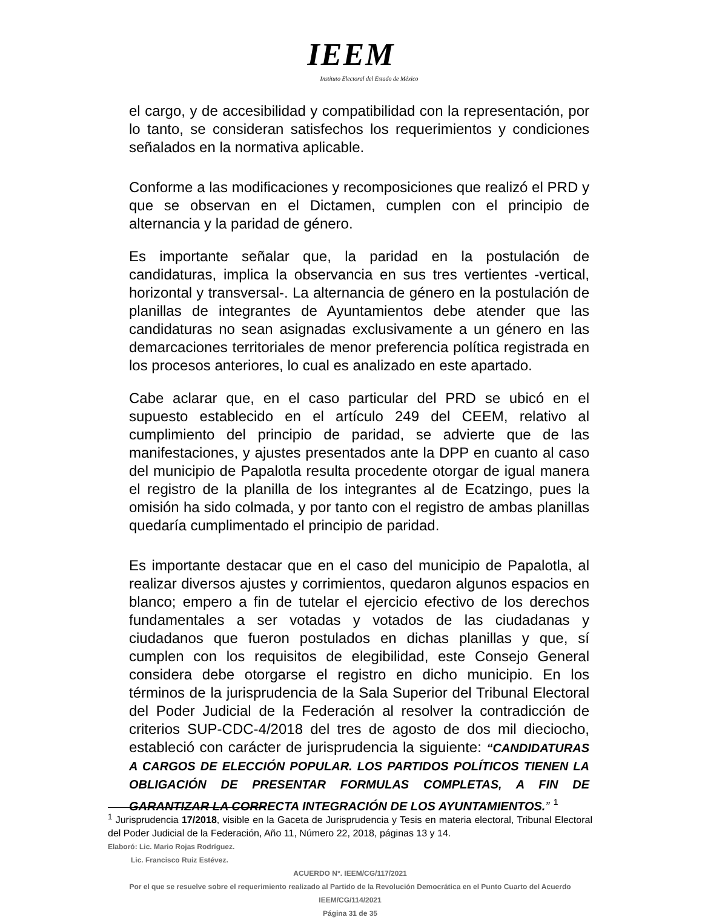IEEM
Instituto Electoral del Estado de México
el cargo, y de accesibilidad y compatibilidad con la representación, por lo tanto, se consideran satisfechos los requerimientos y condiciones señalados en la normativa aplicable.
Conforme a las modificaciones y recomposiciones que realizó el PRD y que se observan en el Dictamen, cumplen con el principio de alternancia y la paridad de género.
Es importante señalar que, la paridad en la postulación de candidaturas, implica la observancia en sus tres vertientes -vertical, horizontal y transversal-. La alternancia de género en la postulación de planillas de integrantes de Ayuntamientos debe atender que las candidaturas no sean asignadas exclusivamente a un género en las demarcaciones territoriales de menor preferencia política registrada en los procesos anteriores, lo cual es analizado en este apartado.
Cabe aclarar que, en el caso particular del PRD se ubicó en el supuesto establecido en el artículo 249 del CEEM, relativo al cumplimiento del principio de paridad, se advierte que de las manifestaciones, y ajustes presentados ante la DPP en cuanto al caso del municipio de Papalotla resulta procedente otorgar de igual manera el registro de la planilla de los integrantes al de Ecatzingo, pues la omisión ha sido colmada, y por tanto con el registro de ambas planillas quedaría cumplimentado el principio de paridad.
Es importante destacar que en el caso del municipio de Papalotla, al realizar diversos ajustes y corrimientos, quedaron algunos espacios en blanco; empero a fin de tutelar el ejercicio efectivo de los derechos fundamentales a ser votadas y votados de las ciudadanas y ciudadanos que fueron postulados en dichas planillas y que, sí cumplen con los requisitos de elegibilidad, este Consejo General considera debe otorgarse el registro en dicho municipio. En los términos de la jurisprudencia de la Sala Superior del Tribunal Electoral del Poder Judicial de la Federación al resolver la contradicción de criterios SUP-CDC-4/2018 del tres de agosto de dos mil dieciocho, estableció con carácter de jurisprudencia la siguiente: “CANDIDATURAS A CARGOS DE ELECCIÓN POPULAR. LOS PARTIDOS POLÍTICOS TIENEN LA OBLIGACIÓN DE PRESENTAR FORMULAS COMPLETAS, A FIN DE GARANTIZAR LA CORRECTA INTEGRACIÓN DE LOS AYUNTAMIENTOS.” <sup>1</sup>
<sup>1</sup> Jurisprudencia 17/2018, visible en la Gaceta de Jurisprudencia y Tesis en materia electoral, Tribunal Electoral del Poder Judicial de la Federación, Año 11, Número 22, 2018, páginas 13 y 14.
Elaboró: Lic. Mario Rojas Rodríguez.
Lic. Francisco Ruiz Estévez.
ACUERDO N°. IEEM/CG/117/2021
Por el que se resuelve sobre el requerimiento realizado al Partido de la Revolución Democrática en el Punto Cuarto del Acuerdo IEEM/CG/114/2021
Página 31 de 35